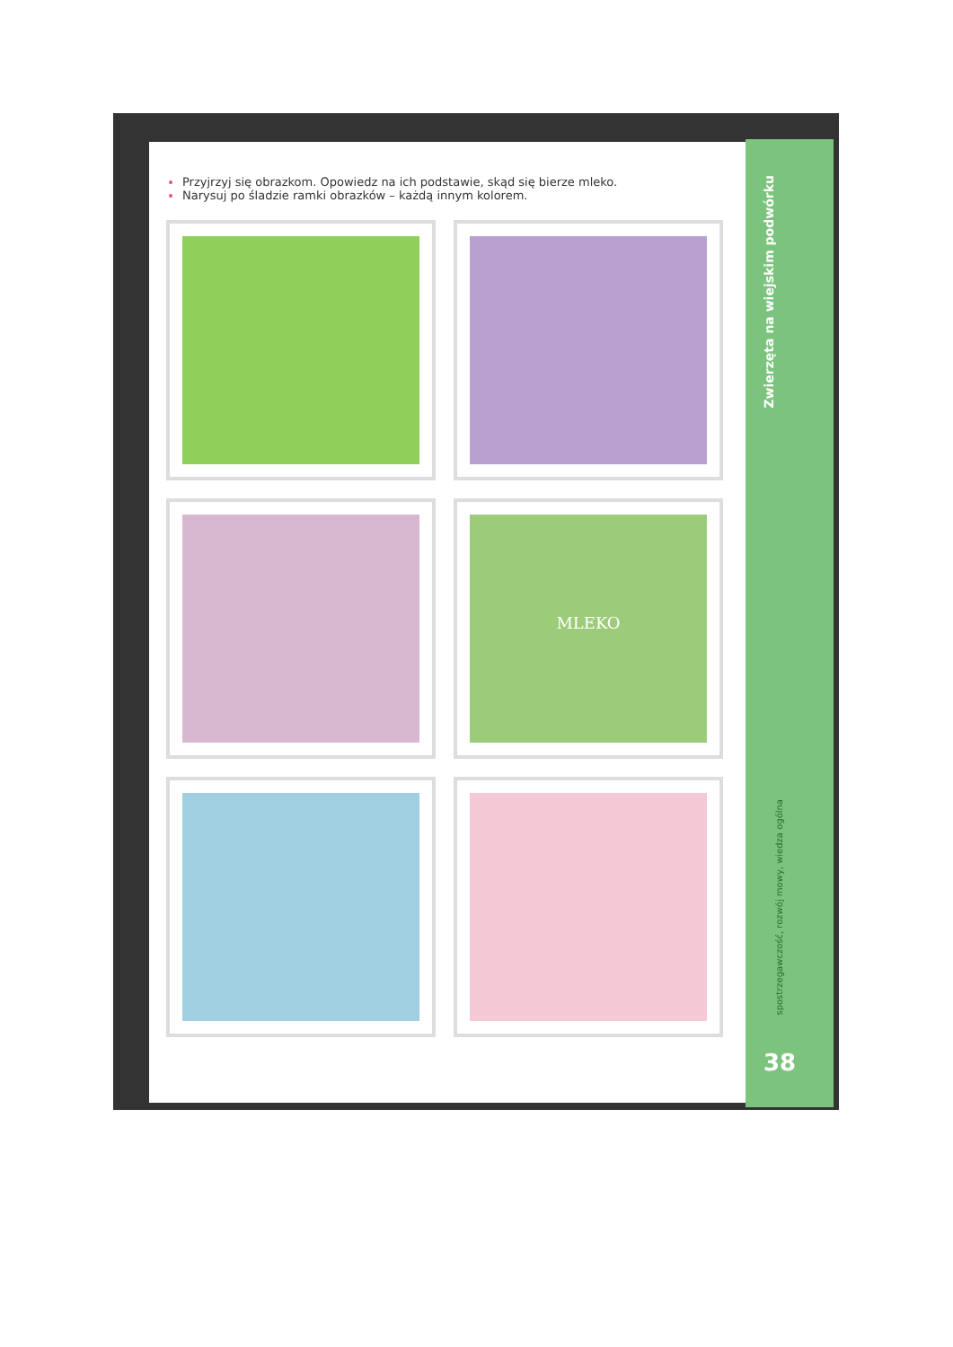Zwierzęta na wiejskim podwórku
spostrzegawczość, rozwój mowy, wiedza ogólna
38
Przyjrzyj się obrazkom. Opowiedz na ich podstawie, skąd się bierze mleko.
Narysuj po śladzie ramki obrazków – każdą innym kolorem.
MLEKO